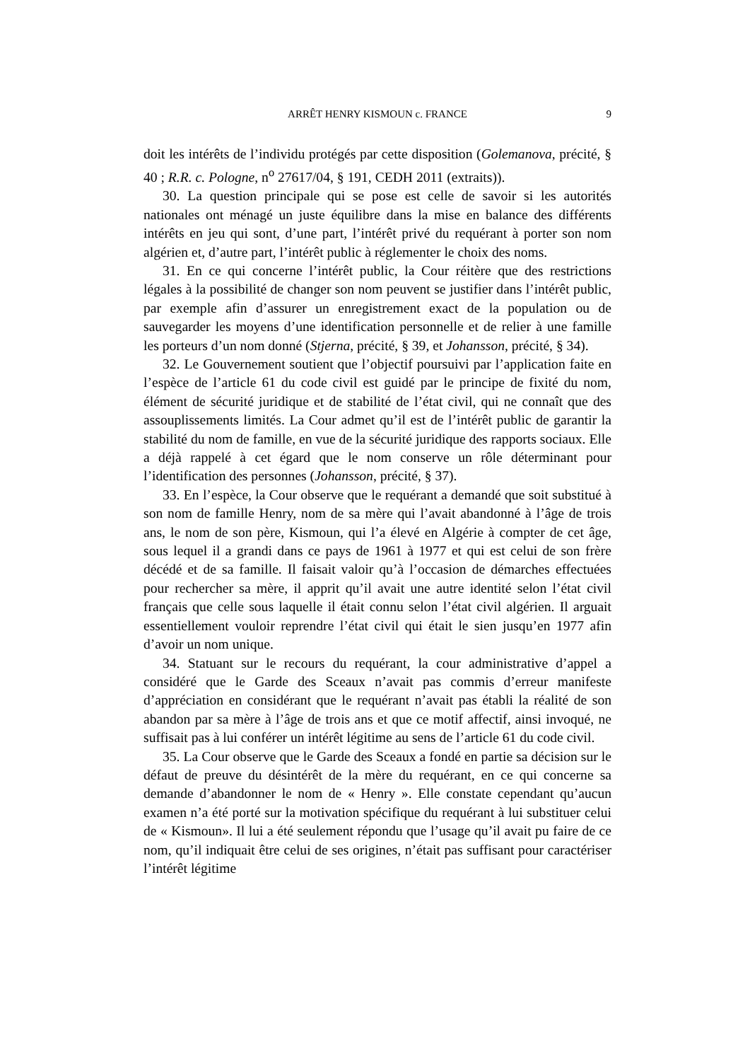ARRÊT HENRY KISMOUN c. FRANCE
9
doit les intérêts de l’individu protégés par cette disposition (Golemanova, précité, § 40 ; R.R. c. Pologne, n<sup>o</sup> 27617/04, § 191, CEDH 2011 (extraits)).
30. La question principale qui se pose est celle de savoir si les autorités nationales ont ménagé un juste équilibre dans la mise en balance des différents intérêts en jeu qui sont, d’une part, l’intérêt privé du requérant à porter son nom algérien et, d’autre part, l’intérêt public à réglementer le choix des noms.
31. En ce qui concerne l’intérêt public, la Cour réitère que des restrictions légales à la possibilité de changer son nom peuvent se justifier dans l’intérêt public, par exemple afin d’assurer un enregistrement exact de la population ou de sauvegarder les moyens d’une identification personnelle et de relier à une famille les porteurs d’un nom donné (Stjerna, précité, § 39, et Johansson, précité, § 34).
32. Le Gouvernement soutient que l’objectif poursuivi par l’application faite en l’espèce de l’article 61 du code civil est guidé par le principe de fixité du nom, élément de sécurité juridique et de stabilité de l’état civil, qui ne connaît que des assouplissements limités. La Cour admet qu’il est de l’intérêt public de garantir la stabilité du nom de famille, en vue de la sécurité juridique des rapports sociaux. Elle a déjà rappelé à cet égard que le nom conserve un rôle déterminant pour l’identification des personnes (Johansson, précité, § 37).
33. En l’espèce, la Cour observe que le requérant a demandé que soit substitué à son nom de famille Henry, nom de sa mère qui l’avait abandonné à l’âge de trois ans, le nom de son père, Kismoun, qui l’a élevé en Algérie à compter de cet âge, sous lequel il a grandi dans ce pays de 1961 à 1977 et qui est celui de son frère décédé et de sa famille. Il faisait valoir qu’à l’occasion de démarches effectuées pour rechercher sa mère, il apprit qu’il avait une autre identité selon l’état civil français que celle sous laquelle il était connu selon l’état civil algérien. Il arguait essentiellement vouloir reprendre l’état civil qui était le sien jusqu’en 1977 afin d’avoir un nom unique.
34. Statuant sur le recours du requérant, la cour administrative d’appel a considéré que le Garde des Sceaux n’avait pas commis d’erreur manifeste d’appréciation en considérant que le requérant n’avait pas établi la réalité de son abandon par sa mère à l’âge de trois ans et que ce motif affectif, ainsi invoqué, ne suffisait pas à lui conférer un intérêt légitime au sens de l’article 61 du code civil.
35. La Cour observe que le Garde des Sceaux a fondé en partie sa décision sur le défaut de preuve du désintérêt de la mère du requérant, en ce qui concerne sa demande d’abandonner le nom de « Henry ». Elle constate cependant qu’aucun examen n’a été porté sur la motivation spécifique du requérant à lui substituer celui de « Kismoun». Il lui a été seulement répondu que l’usage qu’il avait pu faire de ce nom, qu’il indiquait être celui de ses origines, n’était pas suffisant pour caractériser l’intérêt légitime